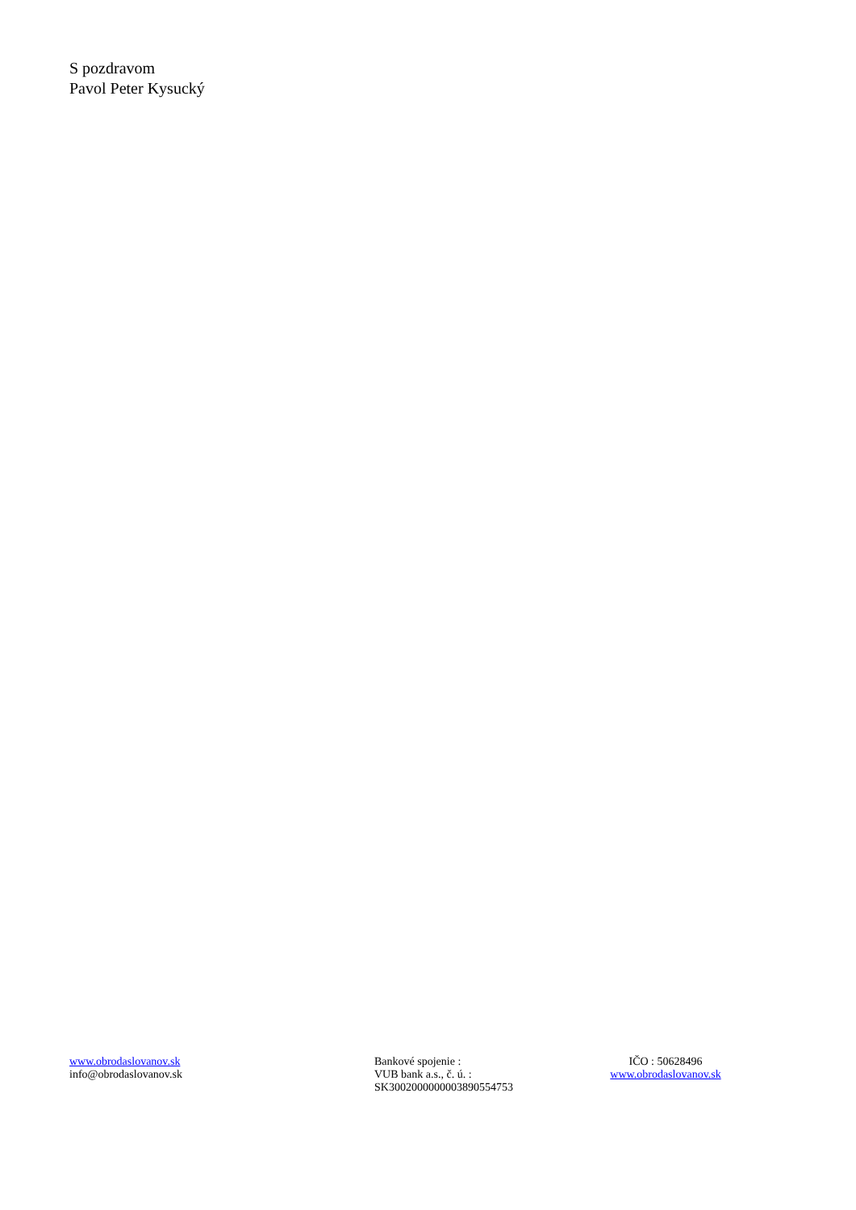S pozdravom
Pavol Peter Kysucký
www.obrodaslovanov.sk
info@obrodaslovanov.sk
Bankové spojenie :
VUB bank a.s., č. ú. :
SK3002000000003890554753
IČO : 50628496
www.obrodaslovanov.sk